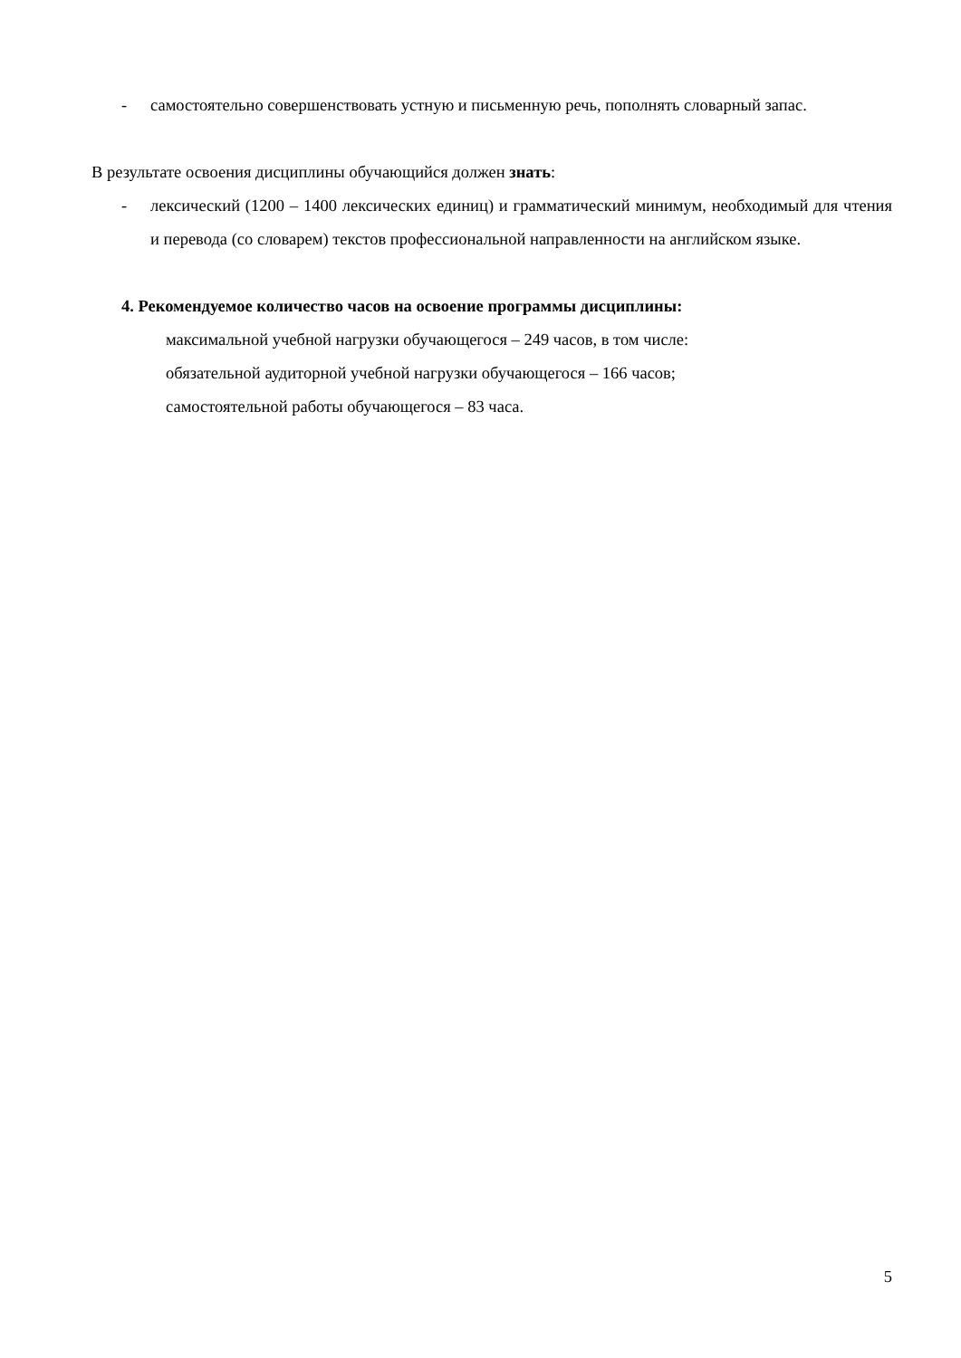- самостоятельно совершенствовать устную и письменную речь, пополнять словарный запас.
В результате освоения дисциплины обучающийся должен знать:
- лексический (1200 – 1400 лексических единиц) и грамматический минимум, необходимый для чтения и перевода (со словарем) текстов профессиональной направленности на английском языке.
4. Рекомендуемое количество часов на освоение программы дисциплины:
максимальной учебной нагрузки обучающегося – 249 часов, в том числе:
обязательной аудиторной учебной нагрузки обучающегося – 166 часов;
самостоятельной работы обучающегося – 83 часа.
5